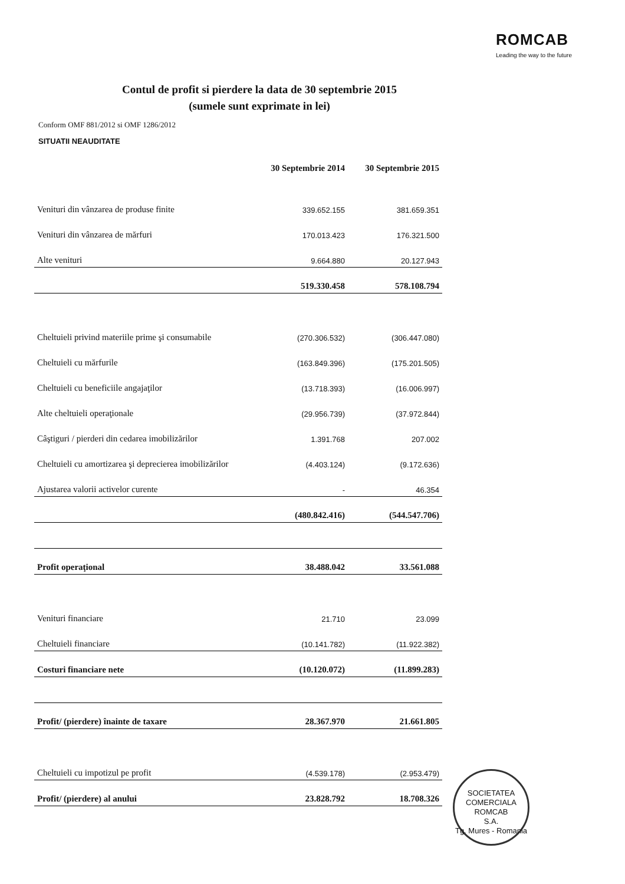ROMCAB
Leading the way to the future
Contul de profit si pierdere la data de 30 septembrie 2015
(sumele sunt exprimate in lei)
Conform OMF 881/2012 si OMF 1286/2012
SITUATII NEAUDITATE
| | 30 Septembrie 2014 | 30 Septembrie 2015 |
| --- | --- | --- |
| Venituri din vânzarea de produse finite | 339.652.155 | 381.659.351 |
| Venituri din vânzarea de mărfuri | 170.013.423 | 176.321.500 |
| Alte venituri | 9.664.880 | 20.127.943 |
| | 519.330.458 | 578.108.794 |
| Cheltuieli privind materiile prime şi consumabile | (270.306.532) | (306.447.080) |
| Cheltuieli cu mărfurile | (163.849.396) | (175.201.505) |
| Cheltuieli cu beneficiile angajaţilor | (13.718.393) | (16.006.997) |
| Alte cheltuieli operaţionale | (29.956.739) | (37.972.844) |
| Câştiguri / pierderi din cedarea imobilizărilor | 1.391.768 | 207.002 |
| Cheltuieli cu amortizarea şi deprecierea imobilizărilor | (4.403.124) | (9.172.636) |
| Ajustarea valorii activelor curente | - | 46.354 |
| | (480.842.416) | (544.547.706) |
| Profit operaţional | 38.488.042 | 33.561.088 |
| Venituri financiare | 21.710 | 23.099 |
| Cheltuieli financiare | (10.141.782) | (11.922.382) |
| Costuri financiare nete | (10.120.072) | (11.899.283) |
| Profit/ (pierdere) înainte de taxare | 28.367.970 | 21.661.805 |
| Cheltuieli cu impotizul pe profit | (4.539.178) | (2.953.479) |
| Profit/ (pierdere) al anului | 23.828.792 | 18.708.326 |
SOCIETATEA COMERCIALA
ROMCAB
S.A.
Tg. Mures - Romania